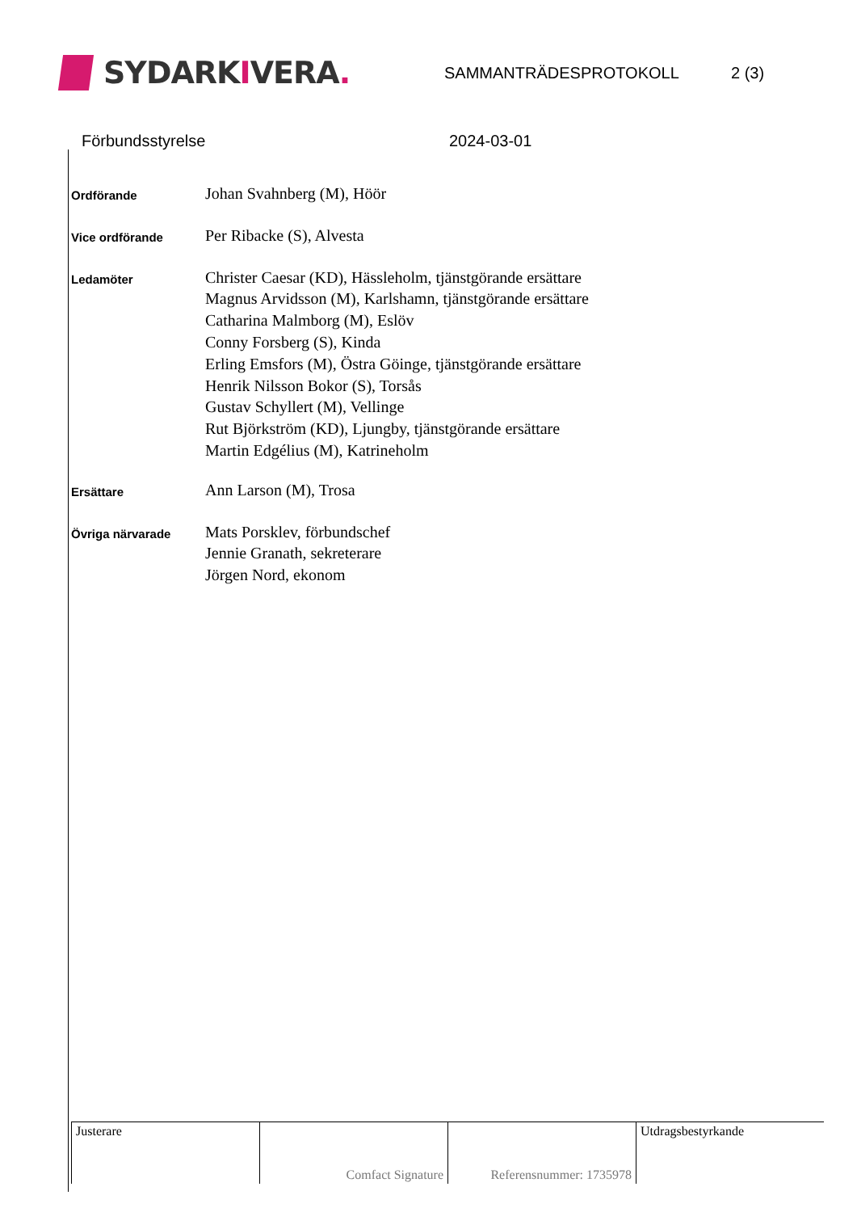SYDARK I VERA.
SAMMANTRÄDESPROTOKOLL 2 (3)
Förbundsstyrelse 2024-03-01
| Ordförande | Johan Svahnberg (M), Höör |
| Vice ordförande | Per Ribacke (S), Alvesta |
| Ledamöter | Christer Caesar (KD), Hässleholm, tjänstgörande ersättare Magnus Arvidsson (M), Karlshamn, tjänstgörande ersättare Catharina Malmborg (M), Eslöv Conny Forsberg (S), Kinda Erling Emsfors (M), Östra Göinge, tjänstgörande ersättare Henrik Nilsson Bokor (S), Torsås Gustav Schyllert (M), Vellinge Rut Björkström (KD), Ljungby, tjänstgörande ersättare Martin Edgélius (M), Katrineholm |
| Ersättare | Ann Larson (M), Trosa |
| Övriga närvarade | Mats Porsklev, förbundschef Jennie Granath, sekreterare Jörgen Nord, ekonom |
| Justerare | Comfact Signature | Referensnummer: 1735978 | Utdragsbestyrkande |